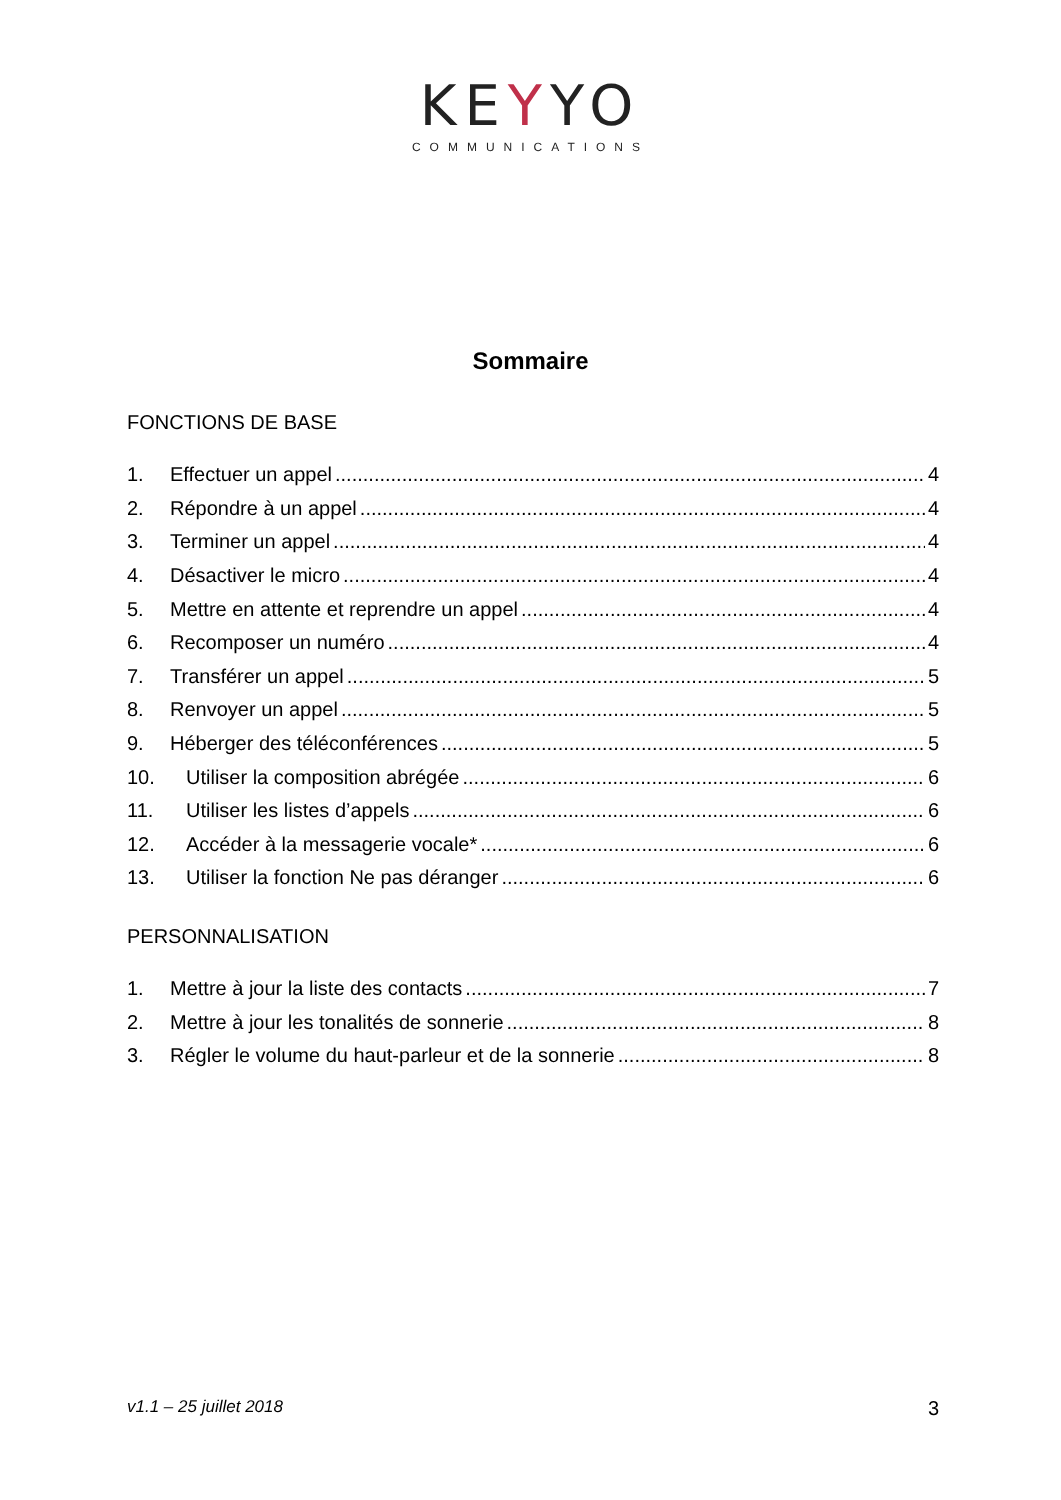KEYYO
COMMUNICATIONS
Sommaire
FONCTIONS DE BASE
1. Effectuer un appel 4
2. Répondre à un appel 4
3. Terminer un appel 4
4. Désactiver le micro 4
5. Mettre en attente et reprendre un appel 4
6. Recomposer un numéro 4
7. Transférer un appel 5
8. Renvoyer un appel 5
9. Héberger des téléconférences 5
10. Utiliser la composition abrégée 6
11. Utiliser les listes d’appels 6
12. Accéder à la messagerie vocale* 6
13. Utiliser la fonction Ne pas déranger 6
PERSONNALISATION
1. Mettre à jour la liste des contacts 7
2. Mettre à jour les tonalités de sonnerie 8
3. Régler le volume du haut-parleur et de la sonnerie 8
v1.1 – 25 juillet 2018 3